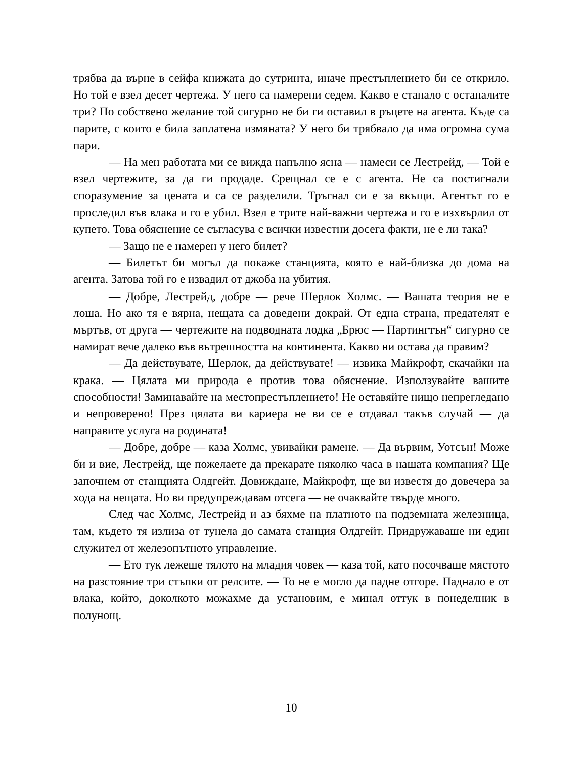трябва да върне в сейфа книжата до сутринта, иначе престъплението би се открило. Но той е взел десет чертежа. У него са намерени седем. Какво е станало с останалите три? По собствено желание той сигурно не би ги оставил в ръцете на агента. Къде са парите, с които е била заплатена измяната? У него би трябвало да има огромна сума пари.
— На мен работата ми се вижда напълно ясна — намеси се Лестрейд, — Той е взел чертежите, за да ги продаде. Срещнал се е с агента. Не са постигнали споразумение за цената и са се разделили. Тръгнал си е за вкъщи. Агентът го е проследил във влака и го е убил. Взел е трите най-важни чертежа и го е изхвърлил от купето. Това обяснение се съгласува с всички известни досега факти, не е ли така?
— Защо не е намерен у него билет?
— Билетът би могъл да покаже станцията, която е най-близка до дома на агента. Затова той го е извадил от джоба на убития.
— Добре, Лестрейд, добре — рече Шерлок Холмс. — Вашата теория не е лоша. Но ако тя е вярна, нещата са доведени докрай. От една страна, предателят е мъртъв, от друга — чертежите на подводната лодка „Брюс — Партингтън“ сигурно се намират вече далеко във вътрешността на континента. Какво ни остава да правим?
— Да действувате, Шерлок, да действувате! — извика Майкрофт, скачайки на крака. — Цялата ми природа е против това обяснение. Използувайте вашите способности! Заминавайте на местопрестъплението! Не оставяйте нищо непрегледано и непроверено! През цялата ви кариера не ви се е отдавал такъв случай — да направите услуга на родината!
— Добре, добре — каза Холмс, увивайки рамене. — Да вървим, Уотсън! Може би и вие, Лестрейд, ще пожелаете да прекарате няколко часа в нашата компания? Ще започнем от станцията Олдгейт. Довиждане, Майкрофт, ще ви известя до довечера за хода на нещата. Но ви предупреждавам отсега — не очаквайте твърде много.
След час Холмс, Лестрейд и аз бяхме на платното на подземната железница, там, където тя излиза от тунела до самата станция Олдгейт. Придружаваше ни един служител от железопътното управление.
— Ето тук лежеше тялото на младия човек — каза той, като посочваше мястото на разстояние три стъпки от релсите. — То не е могло да падне отгоре. Паднало е от влака, който, доколкото можахме да установим, е минал оттук в понеделник в полунощ.
10